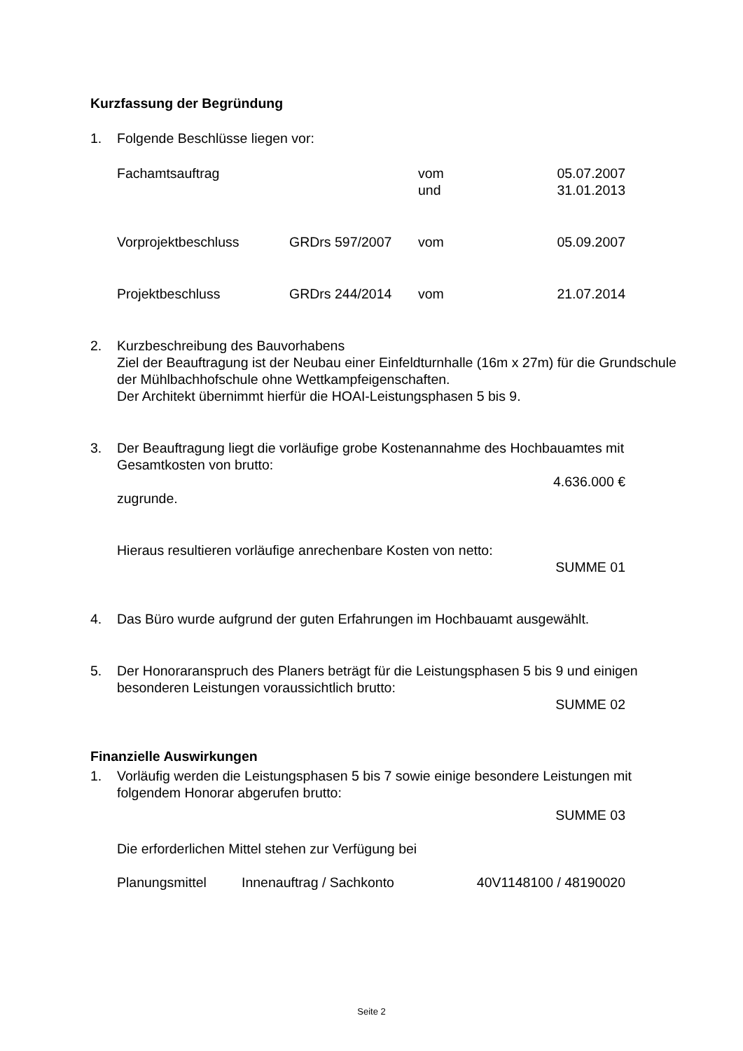Kurzfassung der Begründung
1. Folgende Beschlüsse liegen vor:
| Fachamtsauftrag | | vom und | 05.07.2007 31.01.2013 |
| Vorprojektbeschluss | GRDrs 597/2007 | vom | 05.09.2007 |
| Projektbeschluss | GRDrs 244/2014 | vom | 21.07.2014 |
2. Kurzbeschreibung des Bauvorhabens
Ziel der Beauftragung ist der Neubau einer Einfeldturnhalle (16m x 27m) für die Grundschule der Mühlbachhofschule ohne Wettkampfeigenschaften.
Der Architekt übernimmt hierfür die HOAI-Leistungsphasen 5 bis 9.
3. Der Beauftragung liegt die vorläufige grobe Kostenannahme des Hochbauamtes mit Gesamtkosten von brutto:
4.636.000 €
zugrunde.
Hieraus resultieren vorläufige anrechenbare Kosten von netto:
SUMME 01
4. Das Büro wurde aufgrund der guten Erfahrungen im Hochbauamt ausgewählt.
5. Der Honoraranspruch des Planers beträgt für die Leistungsphasen 5 bis 9 und einigen besonderen Leistungen voraussichtlich brutto:
SUMME 02
Finanzielle Auswirkungen
1. Vorläufig werden die Leistungsphasen 5 bis 7 sowie einige besondere Leistungen mit folgendem Honorar abgerufen brutto:
SUMME 03
Die erforderlichen Mittel stehen zur Verfügung bei
| Planungsmittel | Innenauftrag / Sachkonto | 40V1148100 / 48190020 |
Seite 2